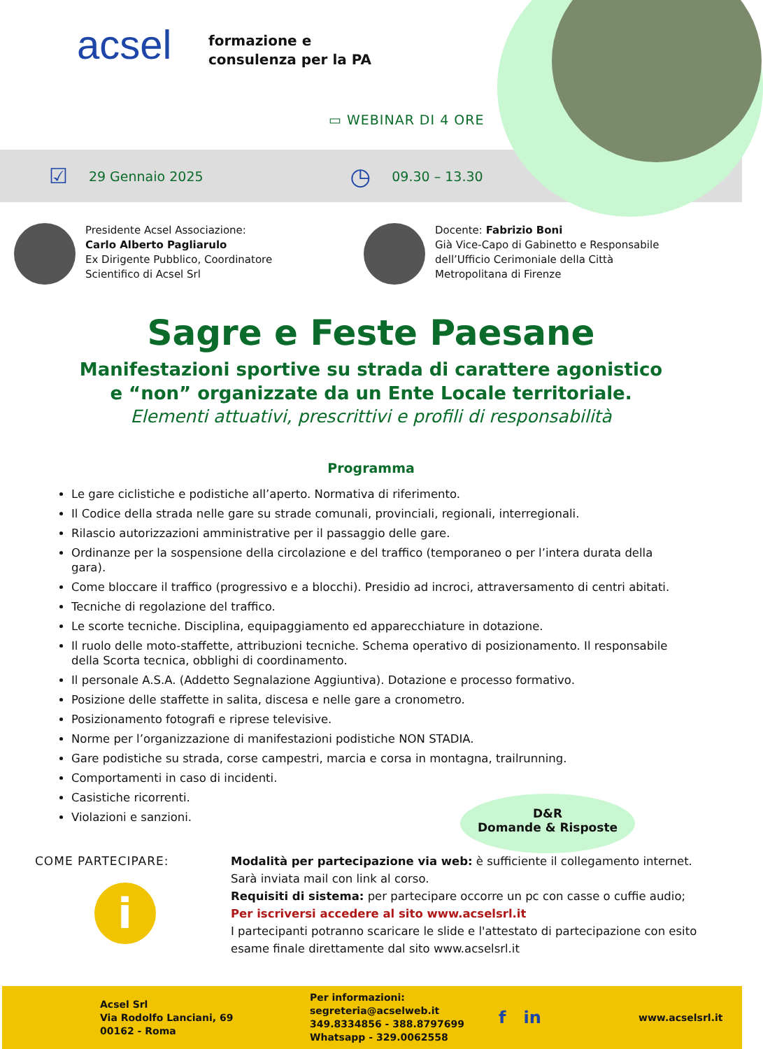acsel
formazione e
consulenza per la PA
▭ WEBINAR DI 4 ORE
☑ 29 Gennaio 2025 ◷ 09.30 – 13.30
Presidente Acsel Associazione:
Carlo Alberto Pagliarulo
Ex Dirigente Pubblico, Coordinatore
Scientifico di Acsel Srl
Docente: Fabrizio Boni
Già Vice-Capo di Gabinetto e Responsabile
dell’Ufficio Cerimoniale della Città
Metropolitana di Firenze
Sagre e Feste Paesane
Manifestazioni sportive su strada di carattere agonistico
e “non” organizzate da un Ente Locale territoriale.
Elementi attuativi, prescrittivi e profili di responsabilità
Programma
Le gare ciclistiche e podistiche all’aperto. Normativa di riferimento.
Il Codice della strada nelle gare su strade comunali, provinciali, regionali, interregionali.
Rilascio autorizzazioni amministrative per il passaggio delle gare.
Ordinanze per la sospensione della circolazione e del traffico (temporaneo o per l’intera durata della gara).
Come bloccare il traffico (progressivo e a blocchi). Presidio ad incroci, attraversamento di centri abitati.
Tecniche di regolazione del traffico.
Le scorte tecniche. Disciplina, equipaggiamento ed apparecchiature in dotazione.
Il ruolo delle moto-staffette, attribuzioni tecniche. Schema operativo di posizionamento. Il responsabile della Scorta tecnica, obblighi di coordinamento.
Il personale A.S.A. (Addetto Segnalazione Aggiuntiva). Dotazione e processo formativo.
Posizione delle staffette in salita, discesa e nelle gare a cronometro.
Posizionamento fotografi e riprese televisive.
Norme per l’organizzazione di manifestazioni podistiche NON STADIA.
Gare podistiche su strada, corse campestri, marcia e corsa in montagna, trailrunning.
Comportamenti in caso di incidenti.
Casistiche ricorrenti.
Violazioni e sanzioni.
D&R
Domande & Risposte
COME PARTECIPARE:
i
Modalità per partecipazione via web: è sufficiente il collegamento internet. Sarà inviata mail con link al corso.
Requisiti di sistema: per partecipare occorre un pc con casse o cuffie audio;
Per iscriversi accedere al sito www.acselsrl.it
I partecipanti potranno scaricare le slide e l'attestato di partecipazione con esito esame finale direttamente dal sito www.acselsrl.it
Acsel Srl
Via Rodolfo Lanciani, 69
00162 - Roma
Per informazioni:
segreteria@acselweb.it
349.8334856 - 388.8797699
Whatsapp - 329.0062558
f in
www.acselsrl.it